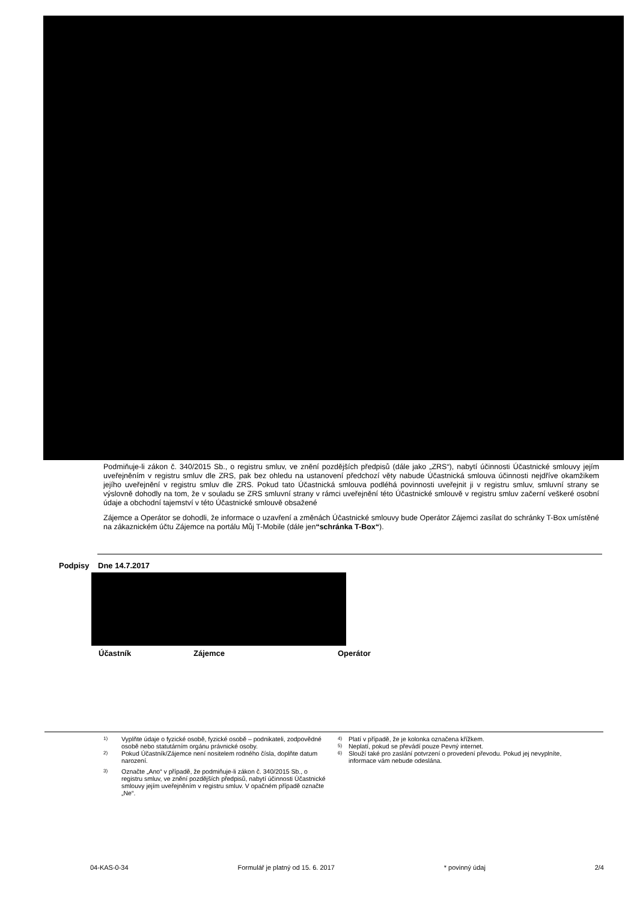Podmiňuje-li zákon č. 340/2015 Sb., o registru smluv, ve znění pozdějších předpisů (dále jako „ZRS“), nabytí účinnosti Účastnické smlouvy jejím uveřejněním v registru smluv dle ZRS, pak bez ohledu na ustanovení předchozí věty nabude Účastnická smlouva účinnosti nejdříve okamžikem jejího uveřejnění v registru smluv dle ZRS. Pokud tato Účastnická smlouva podléhá povinnosti uveřejnit ji v registru smluv, smluvní strany se výslovně dohodly na tom, že v souladu se ZRS smluvní strany v rámci uveřejnění této Účastnické smlouvě v registru smluv začerní veškeré osobní údaje a obchodní tajemství v této Účastnické smlouvě obsažené
Zájemce a Operátor se dohodli, že informace o uzavření a změnách Účastnické smlouvy bude Operátor Zájemci zasílat do schránky T-Box umístěné na zákaznickém účtu Zájemce na portálu Můj T-Mobile (dále jen“schránka T-Box“).
Podpisy Dne 14.7.2017
Účastník Zájemce Operátor
1) Vyplňte údaje o fyzické osobě, fyzické osobě – podnikateli, zodpovědné osobě nebo statutárním orgánu právnické osoby.
2) Pokud Účastník/Zájemce není nositelem rodného čísla, doplňte datum narození.
3) Označte „Ano“ v případě, že podmiňuje-li zákon č. 340/2015 Sb., o registru smluv, ve znění pozdějších předpisů, nabytí účinnosti Účastnické smlouvy jejím uveřejněním v registru smluv. V opačném případě označte „Ne“.
4) Platí v případě, že je kolonka označena křížkem.
5) Neplatí, pokud se převádí pouze Pevný internet.
6) Slouží také pro zaslání potvrzení o provedení převodu. Pokud jej nevyplníte, informace vám nebude odeslána.
04-KAS-0-34 Formulář je platný od 15. 6. 2017 * povinný údaj 2/4